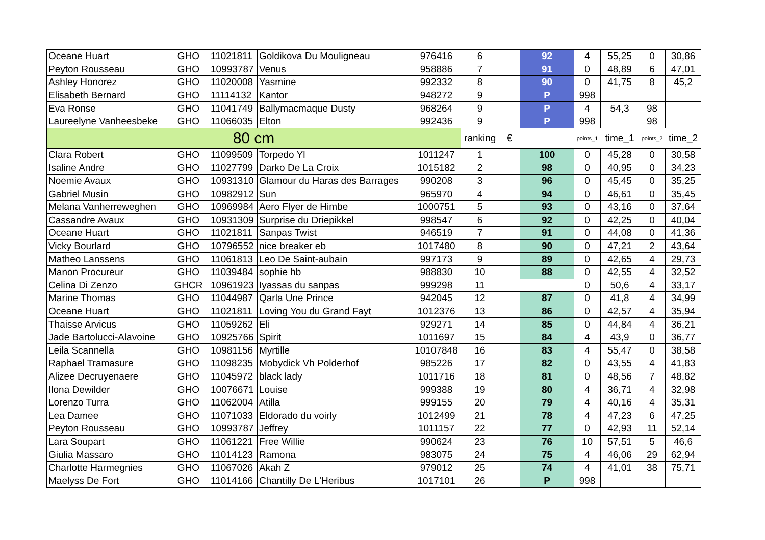| Oceane Huart | GHO | 11021811 | Goldikova Du Mouligneau | 976416 | 6 | | 92 | 4 | 55,25 | 0 | 30,86 |
| Peyton Rousseau | GHO | 10993787 | Venus | 958886 | 7 | | 91 | 0 | 48,89 | 6 | 47,01 |
| Ashley Honorez | GHO | 11020008 | Yasmine | 992332 | 8 | | 90 | 0 | 41,75 | 8 | 45,2 |
| Elisabeth Bernard | GHO | 11114132 | Kantor | 948272 | 9 | | P | 998 | | | |
| Eva Ronse | GHO | 11041749 | Ballymacmaque Dusty | 968264 | 9 | | P | 4 | 54,3 | 98 | |
| Laureelyne Vanheesbeke | GHO | 11066035 | Elton | 992436 | 9 | | P | 998 | | 98 | |
| 80 cm | | | | | ranking | € | | points_1 | time_1 | points_2 | time_2 |
| Clara Robert | GHO | 11099509 | Torpedo Yl | 1011247 | 1 | | 100 | 0 | 45,28 | 0 | 30,58 |
| Isaline Andre | GHO | 11027799 | Darko De La Croix | 1015182 | 2 | | 98 | 0 | 40,95 | 0 | 34,23 |
| Noemie Avaux | GHO | 10931310 | Glamour du Haras des Barrages | 990208 | 3 | | 96 | 0 | 45,45 | 0 | 35,25 |
| Gabriel Musin | GHO | 10982912 | Sun | 965970 | 4 | | 94 | 0 | 46,61 | 0 | 35,45 |
| Melana Vanherreweghen | GHO | 10969984 | Aero Flyer de Himbe | 1000751 | 5 | | 93 | 0 | 43,16 | 0 | 37,64 |
| Cassandre Avaux | GHO | 10931309 | Surprise du Driepikkel | 998547 | 6 | | 92 | 0 | 42,25 | 0 | 40,04 |
| Oceane Huart | GHO | 11021811 | Sanpas Twist | 946519 | 7 | | 91 | 0 | 44,08 | 0 | 41,36 |
| Vicky Bourlard | GHO | 10796552 | nice breaker eb | 1017480 | 8 | | 90 | 0 | 47,21 | 2 | 43,64 |
| Matheo Lanssens | GHO | 11061813 | Leo De Saint-aubain | 997173 | 9 | | 89 | 0 | 42,65 | 4 | 29,73 |
| Manon Procureur | GHO | 11039484 | sophie hb | 988830 | 10 | | 88 | 0 | 42,55 | 4 | 32,52 |
| Celina Di Zenzo | GHCR | 10961923 | Iyassas du sanpas | 999298 | 11 | | | 0 | 50,6 | 4 | 33,17 |
| Marine Thomas | GHO | 11044987 | Qarla Une Prince | 942045 | 12 | | 87 | 0 | 41,8 | 4 | 34,99 |
| Oceane Huart | GHO | 11021811 | Loving You du Grand Fayt | 1012376 | 13 | | 86 | 0 | 42,57 | 4 | 35,94 |
| Thaisse Arvicus | GHO | 11059262 | Eli | 929271 | 14 | | 85 | 0 | 44,84 | 4 | 36,21 |
| Jade Bartolucci-Alavoine | GHO | 10925766 | Spirit | 1011697 | 15 | | 84 | 4 | 43,9 | 0 | 36,77 |
| Leila Scannella | GHO | 10981156 | Myrtille | 10107848 | 16 | | 83 | 4 | 55,47 | 0 | 38,58 |
| Raphael Tramasure | GHO | 11098235 | Mobydick Vh Polderhof | 985226 | 17 | | 82 | 0 | 43,55 | 4 | 41,83 |
| Alizee Decruyenaere | GHO | 11045972 | black lady | 1011716 | 18 | | 81 | 0 | 48,56 | 7 | 48,82 |
| Ilona Dewilder | GHO | 10076671 | Louise | 999388 | 19 | | 80 | 4 | 36,71 | 4 | 32,98 |
| Lorenzo Turra | GHO | 11062004 | Atilla | 999155 | 20 | | 79 | 4 | 40,16 | 4 | 35,31 |
| Lea Damee | GHO | 11071033 | Eldorado du voirly | 1012499 | 21 | | 78 | 4 | 47,23 | 6 | 47,25 |
| Peyton Rousseau | GHO | 10993787 | Jeffrey | 1011157 | 22 | | 77 | 0 | 42,93 | 11 | 52,14 |
| Lara Soupart | GHO | 11061221 | Free Willie | 990624 | 23 | | 76 | 10 | 57,51 | 5 | 46,6 |
| Giulia Massaro | GHO | 11014123 | Ramona | 983075 | 24 | | 75 | 4 | 46,06 | 29 | 62,94 |
| Charlotte Harmegnies | GHO | 11067026 | Akah Z | 979012 | 25 | | 74 | 4 | 41,01 | 38 | 75,71 |
| Maelyss De Fort | GHO | 11014166 | Chantilly De L'Heribus | 1017101 | 26 | | P | 998 | | | |